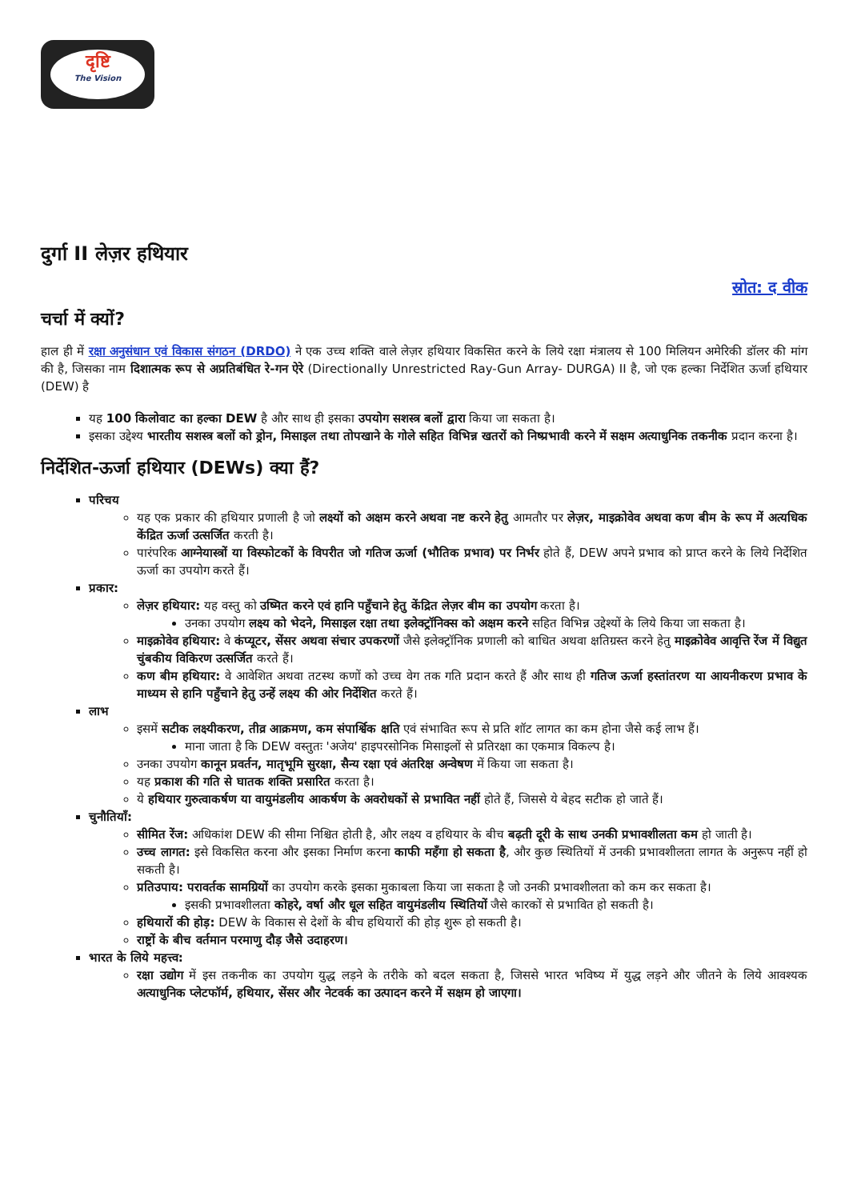दृष्टि
The Vision
दुर्गा II लेज़र हथियार
स्रोत: द वीक
चर्चा में क्यों?
हाल ही में रक्षा अनुसंधान एवं विकास संगठन (DRDO) ने एक उच्च शक्ति वाले लेज़र हथियार विकसित करने के लिये रक्षा मंत्रालय से 100 मिलियन अमेरिकी डॉलर की मांग की है, जिसका नाम दिशात्मक रूप से अप्रतिबंधित रे-गन ऐरे (Directionally Unrestricted Ray-Gun Array- DURGA) II है, जो एक हल्का निर्देशित ऊर्जा हथियार (DEW) है
यह 100 किलोवाट का हल्का DEW है और साथ ही इसका उपयोग सशस्त्र बलों द्वारा किया जा सकता है।
इसका उद्देश्य भारतीय सशस्त्र बलों को ड्रोन, मिसाइल तथा तोपखाने के गोले सहित विभिन्न खतरों को निष्प्रभावी करने में सक्षम अत्याधुनिक तकनीक प्रदान करना है।
निर्देशित-ऊर्जा हथियार (DEWs) क्या हैं?
परिचय
यह एक प्रकार की हथियार प्रणाली है जो लक्ष्यों को अक्षम करने अथवा नष्ट करने हेतु आमतौर पर लेज़र, माइक्रोवेव अथवा कण बीम के रूप में अत्यधिक केंद्रित ऊर्जा उत्सर्जित करती है।
पारंपरिक आग्नेयास्त्रों या विस्फोटकों के विपरीत जो गतिज ऊर्जा (भौतिक प्रभाव) पर निर्भर होते हैं, DEW अपने प्रभाव को प्राप्त करने के लिये निर्देशित ऊर्जा का उपयोग करते हैं।
प्रकार:
लेज़र हथियार: यह वस्तु को उष्मित करने एवं हानि पहुँचाने हेतु केंद्रित लेज़र बीम का उपयोग करता है।
उनका उपयोग लक्ष्य को भेदने, मिसाइल रक्षा तथा इलेक्ट्रॉनिक्स को अक्षम करने सहित विभिन्न उद्देश्यों के लिये किया जा सकता है।
माइक्रोवेव हथियार: वे कंप्यूटर, सेंसर अथवा संचार उपकरणों जैसे इलेक्ट्रॉनिक प्रणाली को बाधित अथवा क्षतिग्रस्त करने हेतु माइक्रोवेव आवृत्ति रेंज में विद्युत चुंबकीय विकिरण उत्सर्जित करते हैं।
कण बीम हथियार: वे आवेशित अथवा तटस्थ कणों को उच्च वेग तक गति प्रदान करते हैं और साथ ही गतिज ऊर्जा हस्तांतरण या आयनीकरण प्रभाव के माध्यम से हानि पहुँचाने हेतु उन्हें लक्ष्य की ओर निर्देशित करते हैं।
लाभ
इसमें सटीक लक्ष्यीकरण, तीव्र आक्रमण, कम संपार्श्विक क्षति एवं संभावित रूप से प्रति शॉट लागत का कम होना जैसे कई लाभ हैं।
माना जाता है कि DEW वस्तुतः 'अजेय' हाइपरसोनिक मिसाइलों से प्रतिरक्षा का एकमात्र विकल्प है।
उनका उपयोग कानून प्रवर्तन, मातृभूमि सुरक्षा, सैन्य रक्षा एवं अंतरिक्ष अन्वेषण में किया जा सकता है।
यह प्रकाश की गति से घातक शक्ति प्रसारित करता है।
ये हथियार गुरुत्वाकर्षण या वायुमंडलीय आकर्षण के अवरोधकों से प्रभावित नहीं होते हैं, जिससे ये बेहद सटीक हो जाते हैं।
चुनौतियाँ:
सीमित रेंज: अधिकांश DEW की सीमा निश्चित होती है, और लक्ष्य व हथियार के बीच बढ़ती दूरी के साथ उनकी प्रभावशीलता कम हो जाती है।
उच्च लागत: इसे विकसित करना और इसका निर्माण करना काफी महँगा हो सकता है, और कुछ स्थितियों में उनकी प्रभावशीलता लागत के अनुरूप नहीं हो सकती है।
प्रतिउपाय: परावर्तक सामग्रियों का उपयोग करके इसका मुकाबला किया जा सकता है जो उनकी प्रभावशीलता को कम कर सकता है।
इसकी प्रभावशीलता कोहरे, वर्षा और धूल सहित वायुमंडलीय स्थितियों जैसे कारकों से प्रभावित हो सकती है।
हथियारों की होड़: DEW के विकास से देशों के बीच हथियारों की होड़ शुरू हो सकती है।
राष्ट्रों के बीच वर्तमान परमाणु दौड़ जैसे उदाहरण।
भारत के लिये महत्त्व:
रक्षा उद्योग में इस तकनीक का उपयोग युद्ध लड़ने के तरीके को बदल सकता है, जिससे भारत भविष्य में युद्ध लड़ने और जीतने के लिये आवश्यक अत्याधुनिक प्लेटफॉर्म, हथियार, सेंसर और नेटवर्क का उत्पादन करने में सक्षम हो जाएगा।